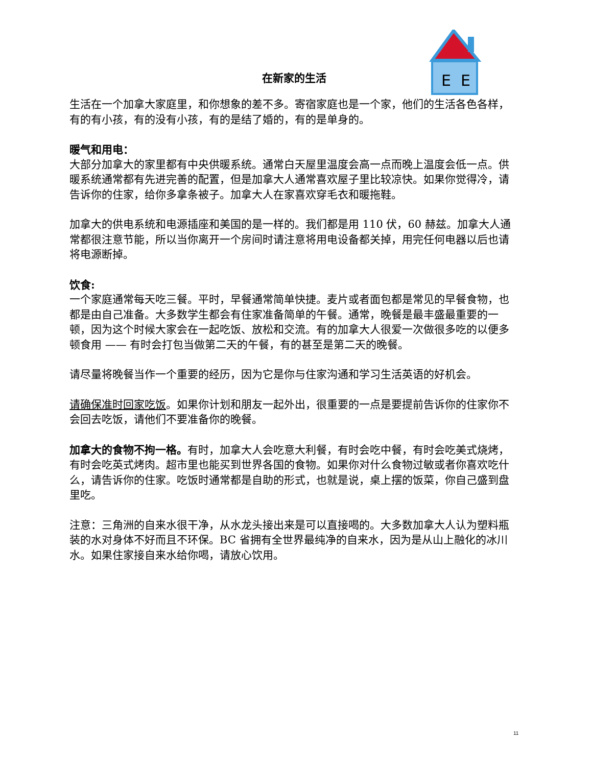在新家的生活
E
E
生活在一个加拿大家庭里，和你想象的差不多。寄宿家庭也是一个家，他们的生活各色各样，有的有小孩，有的没有小孩，有的是结了婚的，有的是单身的。
暖气和用电：
大部分加拿大的家里都有中央供暖系统。通常白天屋里温度会高一点而晚上温度会低一点。供暖系统通常都有先进完善的配置，但是加拿大人通常喜欢屋子里比较凉快。如果你觉得冷，请告诉你的住家，给你多拿条被子。加拿大人在家喜欢穿毛衣和暖拖鞋。
加拿大的供电系统和电源插座和美国的是一样的。我们都是用 110 伏，60 赫兹。加拿大人通常都很注意节能，所以当你离开一个房间时请注意将用电设备都关掉，用完任何电器以后也请将电源断掉。
饮食:
一个家庭通常每天吃三餐。平时，早餐通常简单快捷。麦片或者面包都是常见的早餐食物，也都是由自己准备。大多数学生都会有住家准备简单的午餐。通常，晚餐是最丰盛最重要的一顿，因为这个时候大家会在一起吃饭、放松和交流。有的加拿大人很爱一次做很多吃的以便多顿食用 —— 有时会打包当做第二天的午餐，有的甚至是第二天的晚餐。
请尽量将晚餐当作一个重要的经历，因为它是你与住家沟通和学习生活英语的好机会。
请确保准时回家吃饭。如果你计划和朋友一起外出，很重要的一点是要提前告诉你的住家你不会回去吃饭，请他们不要准备你的晚餐。
加拿大的食物不拘一格。有时，加拿大人会吃意大利餐，有时会吃中餐，有时会吃美式烧烤，有时会吃英式烤肉。超市里也能买到世界各国的食物。如果你对什么食物过敏或者你喜欢吃什么，请告诉你的住家。吃饭时通常都是自助的形式，也就是说，桌上摆的饭菜，你自己盛到盘里吃。
注意：三角洲的自来水很干净，从水龙头接出来是可以直接喝的。大多数加拿大人认为塑料瓶装的水对身体不好而且不环保。BC 省拥有全世界最纯净的自来水，因为是从山上融化的冰川水。如果住家接自来水给你喝，请放心饮用。
11